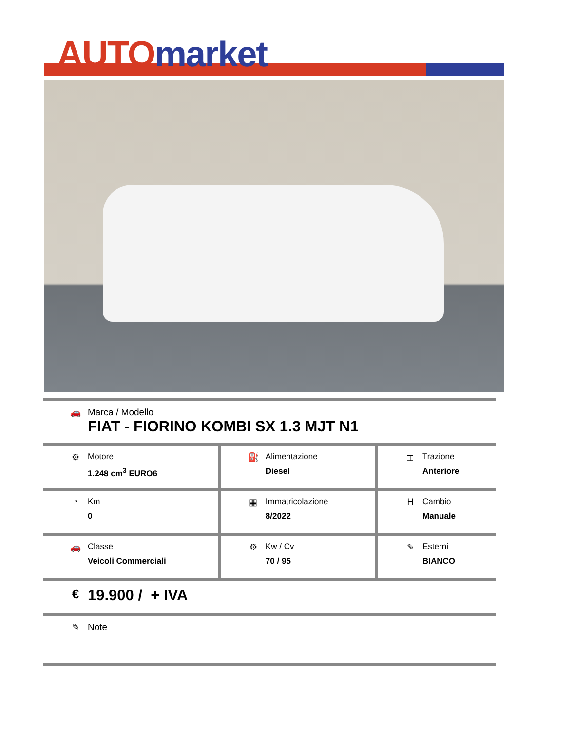AUTO market
| 🚗 Marca / Modello FIAT - FIORINO KOMBI SX 1.3 MJT N1 | | |
| ⚙ Motore 1.248 cm<sup>3</sup> EURO6 | ⛽ Alimentazione Diesel | ⌶ Trazione Anteriore |
| ◔ Km 0 | ▦ Immatricolazione 8/2022 | H Cambio Manuale |
| 🚗 Classe Veicoli Commerciali | ⚙ Kw / Cv 70 / 95 | ✎ Esterni BIANCO |
| € 19.900 / + IVA | | |
| ✎ Note | | |